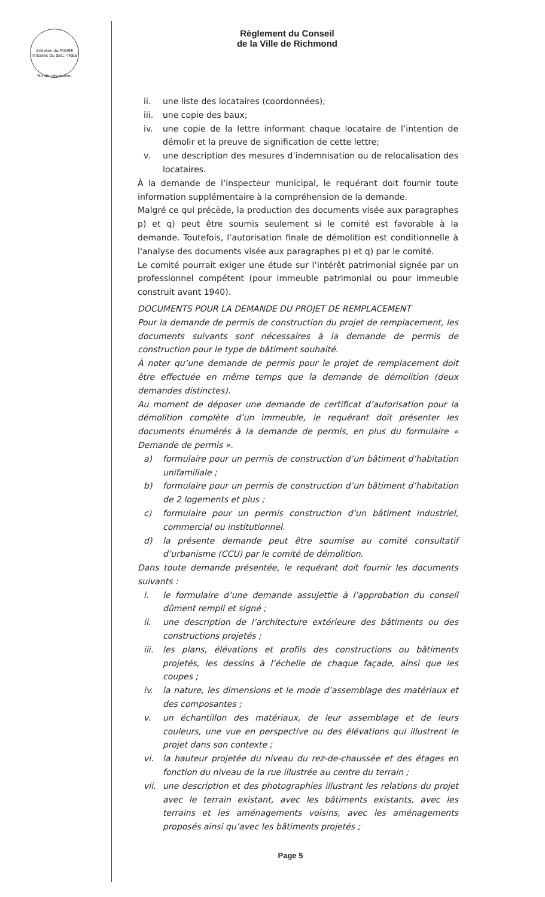Initiales du MAIRE
Initiales du SEC.-TRES
No de résolution
Règlement du Conseil
de la Ville de Richmond
ii. une liste des locataires (coordonnées);
iii. une copie des baux;
iv. une copie de la lettre informant chaque locataire de l’intention de démolir et la preuve de signification de cette lettre;
v. une description des mesures d’indemnisation ou de relocalisation des locataires.
À la demande de l’inspecteur municipal, le requérant doit fournir toute information supplémentaire à la compréhension de la demande.
Malgré ce qui précède, la production des documents visée aux paragraphes p) et q) peut être soumis seulement si le comité est favorable à la demande. Toutefois, l’autorisation finale de démolition est conditionnelle à l'analyse des documents visée aux paragraphes p) et q) par le comité.
Le comité pourrait exiger une étude sur l’intérêt patrimonial signée par un professionnel compétent (pour immeuble patrimonial ou pour immeuble construit avant 1940).
DOCUMENTS POUR LA DEMANDE DU PROJET DE REMPLACEMENT
Pour la demande de permis de construction du projet de remplacement, les documents suivants sont nécessaires à la demande de permis de construction pour le type de bâtiment souhaité.
À noter qu’une demande de permis pour le projet de remplacement doit être effectuée en même temps que la demande de démolition (deux demandes distinctes).
Au moment de déposer une demande de certificat d’autorisation pour la démolition complète d’un immeuble, le requérant doit présenter les documents énumérés à la demande de permis, en plus du formulaire « Demande de permis ».
a) formulaire pour un permis de construction d’un bâtiment d’habitation unifamiliale ;
b) formulaire pour un permis de construction d’un bâtiment d’habitation de 2 logements et plus ;
c) formulaire pour un permis construction d’un bâtiment industriel, commercial ou institutionnel.
d) la présente demande peut être soumise au comité consultatif d’urbanisme (CCU) par le comité de démolition.
Dans toute demande présentée, le requérant doit fournir les documents suivants :
i. le formulaire d’une demande assujettie à l’approbation du conseil dûment rempli et signé ;
ii. une description de l’architecture extérieure des bâtiments ou des constructions projetés ;
iii. les plans, élévations et profils des constructions ou bâtiments projetés, les dessins à l’échelle de chaque façade, ainsi que les coupes ;
iv. la nature, les dimensions et le mode d’assemblage des matériaux et des composantes ;
v. un échantillon des matériaux, de leur assemblage et de leurs couleurs, une vue en perspective ou des élévations qui illustrent le projet dans son contexte ;
vi. la hauteur projetée du niveau du rez-de-chaussée et des étages en fonction du niveau de la rue illustrée au centre du terrain ;
vii. une description et des photographies illustrant les relations du projet avec le terrain existant, avec les bâtiments existants, avec les terrains et les aménagements voisins, avec les aménagements proposés ainsi qu’avec les bâtiments projetés ;
Page 5